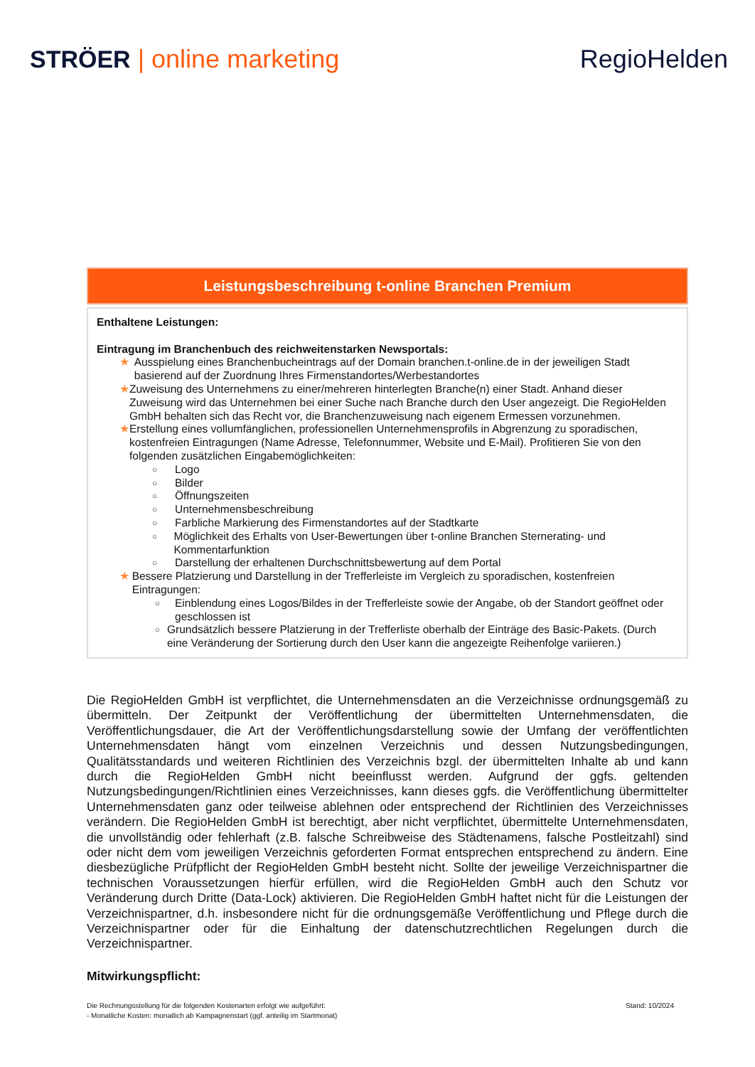STRÖER | online marketing RegioHelden
Leistungsbeschreibung t-online Branchen Premium
Enthaltene Leistungen:
Eintragung im Branchenbuch des reichweitenstarken Newsportals:
★ Ausspielung eines Branchenbucheintrags auf der Domain branchen.t-online.de in der jeweiligen Stadt basierend auf der Zuordnung Ihres Firmenstandortes/Werbestandortes
★ Zuweisung des Unternehmens zu einer/mehreren hinterlegten Branche(n) einer Stadt. Anhand dieser Zuweisung wird das Unternehmen bei einer Suche nach Branche durch den User angezeigt. Die RegioHelden GmbH behalten sich das Recht vor, die Branchenzuweisung nach eigenem Ermessen vorzunehmen.
★ Erstellung eines vollumfänglichen, professionellen Unternehmensprofils in Abgrenzung zu sporadischen, kostenfreien Eintragungen (Name Adresse, Telefonnummer, Website und E-Mail). Profitieren Sie von den folgenden zusätzlichen Eingabemöglichkeiten:
○
Logo
○
Bilder
○
Öffnungszeiten
○
Unternehmensbeschreibung
○
Farbliche Markierung des Firmenstandortes auf der Stadtkarte
○
Möglichkeit des Erhalts von User-Bewertungen über t-online Branchen Sternerating- und Kommentarfunktion
○
Darstellung der erhaltenen Durchschnittsbewertung auf dem Portal
★ Bessere Platzierung und Darstellung in der Trefferleiste im Vergleich zu sporadischen, kostenfreien Eintragungen:
○
Einblendung eines Logos/Bildes in der Trefferleiste sowie der Angabe, ob der Standort geöffnet oder geschlossen ist
○
Grundsätzlich bessere Platzierung in der Trefferliste oberhalb der Einträge des Basic-Pakets. (Durch eine Veränderung der Sortierung durch den User kann die angezeigte Reihenfolge variieren.)
Die RegioHelden GmbH ist verpflichtet, die Unternehmensdaten an die Verzeichnisse ordnungsgemäß zu übermitteln. Der Zeitpunkt der Veröffentlichung der übermittelten Unternehmensdaten, die Veröffentlichungsdauer, die Art der Veröffentlichungsdarstellung sowie der Umfang der veröffentlichten Unternehmensdaten hängt vom einzelnen Verzeichnis und dessen Nutzungsbedingungen, Qualitätsstandards und weiteren Richtlinien des Verzeichnis bzgl. der übermittelten Inhalte ab und kann durch die RegioHelden GmbH nicht beeinflusst werden. Aufgrund der ggfs. geltenden Nutzungsbedingungen/Richtlinien eines Verzeichnisses, kann dieses ggfs. die Veröffentlichung übermittelter Unternehmensdaten ganz oder teilweise ablehnen oder entsprechend der Richtlinien des Verzeichnisses verändern. Die RegioHelden GmbH ist berechtigt, aber nicht verpflichtet, übermittelte Unternehmensdaten, die unvollständig oder fehlerhaft (z.B. falsche Schreibweise des Städtenamens, falsche Postleitzahl) sind oder nicht dem vom jeweiligen Verzeichnis geforderten Format entsprechen entsprechend zu ändern. Eine diesbezügliche Prüfpflicht der RegioHelden GmbH besteht nicht. Sollte der jeweilige Verzeichnispartner die technischen Voraussetzungen hierfür erfüllen, wird die RegioHelden GmbH auch den Schutz vor Veränderung durch Dritte (Data-Lock) aktivieren. Die RegioHelden GmbH haftet nicht für die Leistungen der Verzeichnispartner, d.h. insbesondere nicht für die ordnungsgemäße Veröffentlichung und Pflege durch die Verzeichnispartner oder für die Einhaltung der datenschutzrechtlichen Regelungen durch die Verzeichnispartner.
Mitwirkungspflicht:
Die Rechnungsstellung für die folgenden Kostenarten erfolgt wie aufgeführt:
- Monatliche Kosten: monatlich ab Kampagnenstart (ggf. anteilig im Startmonat)
Stand: 10/2024